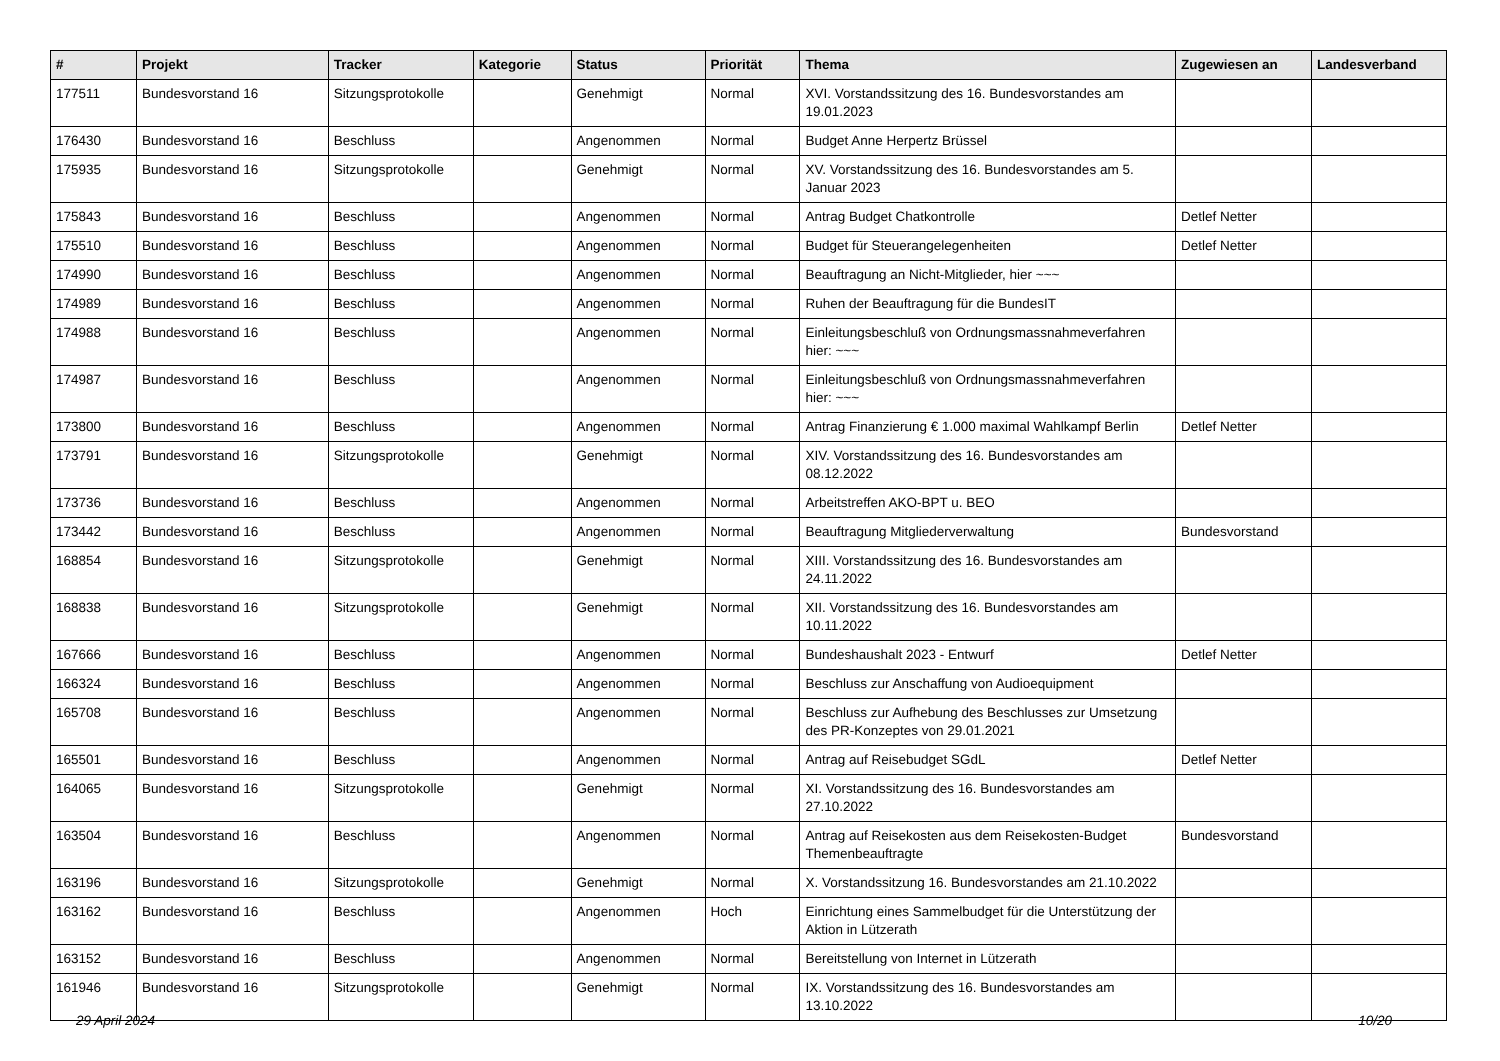| # | Projekt | Tracker | Kategorie | Status | Priorität | Thema | Zugewiesen an | Landesverband |
| --- | --- | --- | --- | --- | --- | --- | --- | --- |
| 177511 | Bundesvorstand 16 | Sitzungsprotokolle | | Genehmigt | Normal | XVI. Vorstandssitzung des 16. Bundesvorstandes am 19.01.2023 | | |
| 176430 | Bundesvorstand 16 | Beschluss | | Angenommen | Normal | Budget Anne Herpertz Brüssel | | |
| 175935 | Bundesvorstand 16 | Sitzungsprotokolle | | Genehmigt | Normal | XV. Vorstandssitzung des 16. Bundesvorstandes am 5. Januar 2023 | | |
| 175843 | Bundesvorstand 16 | Beschluss | | Angenommen | Normal | Antrag Budget Chatkontrolle | Detlef Netter | |
| 175510 | Bundesvorstand 16 | Beschluss | | Angenommen | Normal | Budget für Steuerangelegenheiten | Detlef Netter | |
| 174990 | Bundesvorstand 16 | Beschluss | | Angenommen | Normal | Beauftragung an Nicht-Mitglieder, hier ~~~ | | |
| 174989 | Bundesvorstand 16 | Beschluss | | Angenommen | Normal | Ruhen der Beauftragung für die BundesIT | | |
| 174988 | Bundesvorstand 16 | Beschluss | | Angenommen | Normal | Einleitungsbeschluß von Ordnungsmassnahmeverfahren hier: ~~~ | | |
| 174987 | Bundesvorstand 16 | Beschluss | | Angenommen | Normal | Einleitungsbeschluß von Ordnungsmassnahmeverfahren hier: ~~~ | | |
| 173800 | Bundesvorstand 16 | Beschluss | | Angenommen | Normal | Antrag Finanzierung € 1.000 maximal Wahlkampf Berlin | Detlef Netter | |
| 173791 | Bundesvorstand 16 | Sitzungsprotokolle | | Genehmigt | Normal | XIV. Vorstandssitzung des 16. Bundesvorstandes am 08.12.2022 | | |
| 173736 | Bundesvorstand 16 | Beschluss | | Angenommen | Normal | Arbeitstreffen AKO-BPT u. BEO | | |
| 173442 | Bundesvorstand 16 | Beschluss | | Angenommen | Normal | Beauftragung Mitgliederverwaltung | Bundesvorstand | |
| 168854 | Bundesvorstand 16 | Sitzungsprotokolle | | Genehmigt | Normal | XIII. Vorstandssitzung des 16. Bundesvorstandes am 24.11.2022 | | |
| 168838 | Bundesvorstand 16 | Sitzungsprotokolle | | Genehmigt | Normal | XII. Vorstandssitzung des 16. Bundesvorstandes am 10.11.2022 | | |
| 167666 | Bundesvorstand 16 | Beschluss | | Angenommen | Normal | Bundeshaushalt 2023 - Entwurf | Detlef Netter | |
| 166324 | Bundesvorstand 16 | Beschluss | | Angenommen | Normal | Beschluss zur Anschaffung von Audioequipment | | |
| 165708 | Bundesvorstand 16 | Beschluss | | Angenommen | Normal | Beschluss zur Aufhebung des Beschlusses zur Umsetzung des PR-Konzeptes von 29.01.2021 | | |
| 165501 | Bundesvorstand 16 | Beschluss | | Angenommen | Normal | Antrag auf Reisebudget SGdL | Detlef Netter | |
| 164065 | Bundesvorstand 16 | Sitzungsprotokolle | | Genehmigt | Normal | XI. Vorstandssitzung des 16. Bundesvorstandes am 27.10.2022 | | |
| 163504 | Bundesvorstand 16 | Beschluss | | Angenommen | Normal | Antrag auf Reisekosten aus dem Reisekosten-Budget Themenbeauftragte | Bundesvorstand | |
| 163196 | Bundesvorstand 16 | Sitzungsprotokolle | | Genehmigt | Normal | X. Vorstandssitzung 16. Bundesvorstandes am 21.10.2022 | | |
| 163162 | Bundesvorstand 16 | Beschluss | | Angenommen | Hoch | Einrichtung eines Sammelbudget für die Unterstützung der Aktion in Lützerath | | |
| 163152 | Bundesvorstand 16 | Beschluss | | Angenommen | Normal | Bereitstellung von Internet in Lützerath | | |
| 161946 | Bundesvorstand 16 | Sitzungsprotokolle | | Genehmigt | Normal | IX. Vorstandssitzung des 16. Bundesvorstandes am 13.10.2022 | | |
29 April 2024 10/20